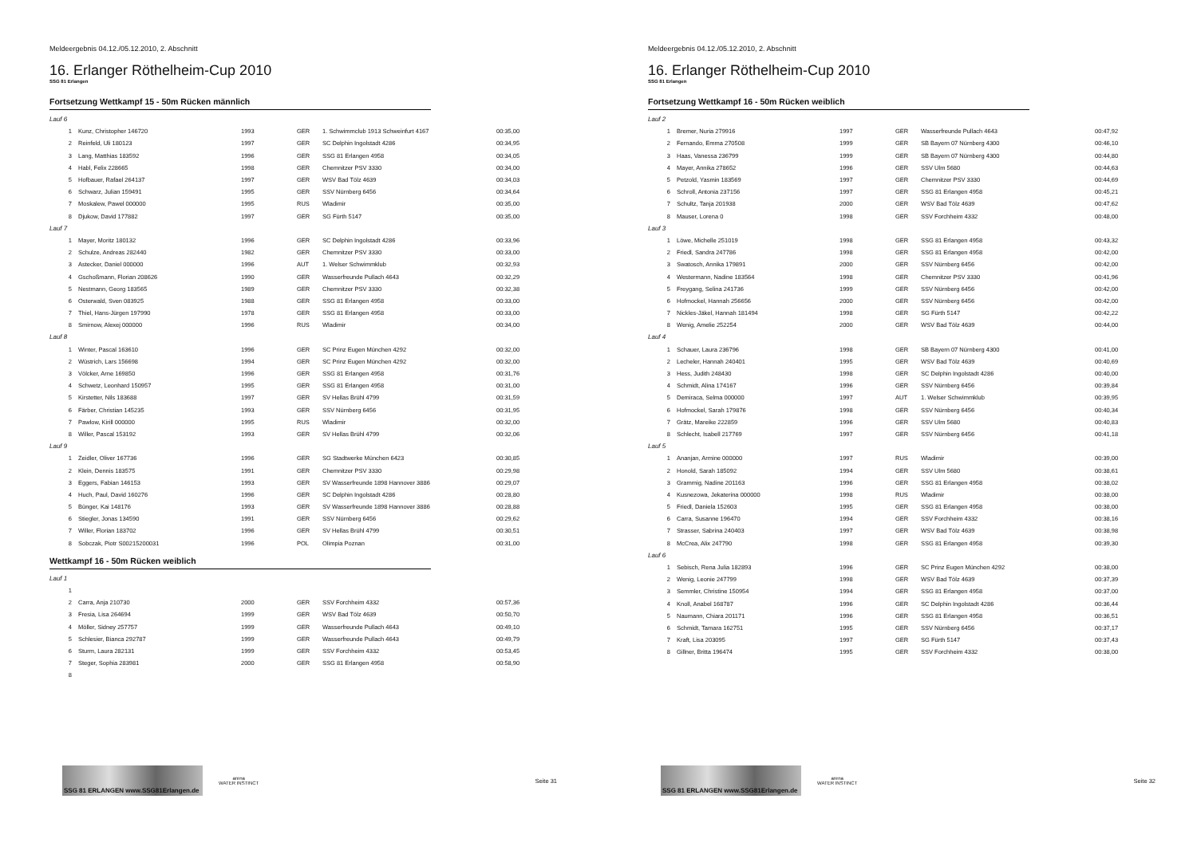Meldeergebnis 04.12./05.12.2010, 2. Abschnitt
16. Erlanger Röthelheim-Cup 2010
SSG 81 Erlangen
Fortsetzung Wettkampf 15 - 50m Rücken männlich
| Lauf 6 | | | | | |
| 1 | Kunz, Christopher 146720 | 1993 | GER | 1. Schwimmclub 1913 Schweinfurt 4167 | 00:35,00 |
| 2 | Reinfeld, Uli 180123 | 1997 | GER | SC Delphin Ingolstadt 4286 | 00:34,95 |
| 3 | Lang, Matthias 183592 | 1996 | GER | SSG 81 Erlangen 4958 | 00:34,05 |
| 4 | Habl, Felix 228665 | 1998 | GER | Chemnitzer PSV 3330 | 00:34,00 |
| 5 | Hofbauer, Rafael 264137 | 1997 | GER | WSV Bad Tölz 4639 | 00:34,03 |
| 6 | Schwarz, Julian 159491 | 1995 | GER | SSV Nürnberg 6456 | 00:34,64 |
| 7 | Moskalew, Pawel 000000 | 1995 | RUS | Wladimir | 00:35,00 |
| 8 | Djukow, David 177882 | 1997 | GER | SG Fürth 5147 | 00:35,00 |
| Lauf 7 | | | | | |
| 1 | Mayer, Moritz 180132 | 1996 | GER | SC Delphin Ingolstadt 4286 | 00:33,96 |
| 2 | Schulze, Andreas 282440 | 1982 | GER | Chemnitzer PSV 3330 | 00:33,00 |
| 3 | Astecker, Daniel 000000 | 1996 | AUT | 1. Welser Schwimmklub | 00:32,93 |
| 4 | Gschoßmann, Florian 208626 | 1990 | GER | Wasserfreunde Pullach 4643 | 00:32,29 |
| 5 | Nestmann, Georg 183565 | 1989 | GER | Chemnitzer PSV 3330 | 00:32,38 |
| 6 | Osterwald, Sven 083925 | 1988 | GER | SSG 81 Erlangen 4958 | 00:33,00 |
| 7 | Thiel, Hans-Jürgen 197990 | 1978 | GER | SSG 81 Erlangen 4958 | 00:33,00 |
| 8 | Smirnow, Alexej 000000 | 1996 | RUS | Wladimir | 00:34,00 |
| Lauf 8 | | | | | |
| 1 | Winter, Pascal 163610 | 1996 | GER | SC Prinz Eugen München 4292 | 00:32,00 |
| 2 | Wüstrich, Lars 156698 | 1994 | GER | SC Prinz Eugen München 4292 | 00:32,00 |
| 3 | Völcker, Arne 169850 | 1996 | GER | SSG 81 Erlangen 4958 | 00:31,76 |
| 4 | Schwetz, Leonhard 150957 | 1995 | GER | SSG 81 Erlangen 4958 | 00:31,00 |
| 5 | Kirstetter, Nils 183688 | 1997 | GER | SV Hellas Brühl 4799 | 00:31,59 |
| 6 | Färber, Christian 145235 | 1993 | GER | SSV Nürnberg 6456 | 00:31,95 |
| 7 | Pawlow, Kirill 000000 | 1995 | RUS | Wladimir | 00:32,00 |
| 8 | Willer, Pascal 153192 | 1993 | GER | SV Hellas Brühl 4799 | 00:32,06 |
| Lauf 9 | | | | | |
| 1 | Zeidler, Oliver 167736 | 1996 | GER | SG Stadtwerke München 6423 | 00:30,85 |
| 2 | Klein, Dennis 183575 | 1991 | GER | Chemnitzer PSV 3330 | 00:29,98 |
| 3 | Eggers, Fabian 146153 | 1993 | GER | SV Wasserfreunde 1898 Hannover 3886 | 00:29,07 |
| 4 | Huch, Paul, David 160276 | 1996 | GER | SC Delphin Ingolstadt 4286 | 00:28,80 |
| 5 | Bünger, Kai 148176 | 1993 | GER | SV Wasserfreunde 1898 Hannover 3886 | 00:28,88 |
| 6 | Stiegler, Jonas 134590 | 1991 | GER | SSV Nürnberg 6456 | 00:29,62 |
| 7 | Willer, Florian 183702 | 1996 | GER | SV Hellas Brühl 4799 | 00:30,51 |
| 8 | Sobczak, Piotr S00215200031 | 1996 | POL | Olimpia Poznan | 00:31,00 |
Wettkampf 16 - 50m Rücken weiblich
| Lauf 1 | | | | | |
| 1 | | | | | |
| 2 | Carra, Anja 210730 | 2000 | GER | SSV Forchheim 4332 | 00:57,36 |
| 3 | Fresia, Lisa 264694 | 1999 | GER | WSV Bad Tölz 4639 | 00:50,70 |
| 4 | Möller, Sidney 257757 | 1999 | GER | Wasserfreunde Pullach 4643 | 00:49,10 |
| 5 | Schlesier, Bianca 292787 | 1999 | GER | Wasserfreunde Pullach 4643 | 00:49,79 |
| 6 | Sturm, Laura 282131 | 1999 | GER | SSV Forchheim 4332 | 00:53,45 |
| 7 | Steger, Sophia 283981 | 2000 | GER | SSG 81 Erlangen 4958 | 00:58,90 |
| 8 | | | | | |
SSG 81 ERLANGEN www.SSG81Erlangen.de
arena
WATER INSTINCT
Seite 31
Meldeergebnis 04.12./05.12.2010, 2. Abschnitt
16. Erlanger Röthelheim-Cup 2010
SSG 81 Erlangen
Fortsetzung Wettkampf 16 - 50m Rücken weiblich
| Lauf 2 | | | | | |
| 1 | Bremer, Nuria 279916 | 1997 | GER | Wasserfreunde Pullach 4643 | 00:47,92 |
| 2 | Fernando, Emma 270508 | 1999 | GER | SB Bayern 07 Nürnberg 4300 | 00:46,10 |
| 3 | Haas, Vanessa 236799 | 1999 | GER | SB Bayern 07 Nürnberg 4300 | 00:44,80 |
| 4 | Mayer, Annika 278652 | 1996 | GER | SSV Ulm 5680 | 00:44,63 |
| 5 | Petzold, Yasmin 183569 | 1997 | GER | Chemnitzer PSV 3330 | 00:44,69 |
| 6 | Schroll, Antonia 237156 | 1997 | GER | SSG 81 Erlangen 4958 | 00:45,21 |
| 7 | Schultz, Tanja 201938 | 2000 | GER | WSV Bad Tölz 4639 | 00:47,62 |
| 8 | Mauser, Lorena 0 | 1998 | GER | SSV Forchheim 4332 | 00:48,00 |
| Lauf 3 | | | | | |
| 1 | Löwe, Michelle 251019 | 1998 | GER | SSG 81 Erlangen 4958 | 00:43,32 |
| 2 | Friedl, Sandra 247786 | 1998 | GER | SSG 81 Erlangen 4958 | 00:42,00 |
| 3 | Swatosch, Annika 179891 | 2000 | GER | SSV Nürnberg 6456 | 00:42,00 |
| 4 | Westermann, Nadine 183564 | 1998 | GER | Chemnitzer PSV 3330 | 00:41,96 |
| 5 | Freygang, Selina 241736 | 1999 | GER | SSV Nürnberg 6456 | 00:42,00 |
| 6 | Hofmockel, Hannah 256656 | 2000 | GER | SSV Nürnberg 6456 | 00:42,00 |
| 7 | Nickles-Jäkel, Hannah 181494 | 1998 | GER | SG Fürth 5147 | 00:42,22 |
| 8 | Wenig, Amelie 252254 | 2000 | GER | WSV Bad Tölz 4639 | 00:44,00 |
| Lauf 4 | | | | | |
| 1 | Schauer, Laura 236796 | 1998 | GER | SB Bayern 07 Nürnberg 4300 | 00:41,00 |
| 2 | Lecheler, Hannah 240401 | 1995 | GER | WSV Bad Tölz 4639 | 00:40,69 |
| 3 | Hess, Judith 248430 | 1998 | GER | SC Delphin Ingolstadt 4286 | 00:40,00 |
| 4 | Schmidt, Alina 174167 | 1996 | GER | SSV Nürnberg 6456 | 00:39,84 |
| 5 | Demiraca, Selma 000000 | 1997 | AUT | 1. Welser Schwimmklub | 00:39,95 |
| 6 | Hofmockel, Sarah 179876 | 1998 | GER | SSV Nürnberg 6456 | 00:40,34 |
| 7 | Grätz, Mareike 222859 | 1996 | GER | SSV Ulm 5680 | 00:40,83 |
| 8 | Schlecht, Isabell 217769 | 1997 | GER | SSV Nürnberg 6456 | 00:41,18 |
| Lauf 5 | | | | | |
| 1 | Ananjan, Armine 000000 | 1997 | RUS | Wladimir | 00:39,00 |
| 2 | Honold, Sarah 185092 | 1994 | GER | SSV Ulm 5680 | 00:38,61 |
| 3 | Grammig, Nadine 201163 | 1996 | GER | SSG 81 Erlangen 4958 | 00:38,02 |
| 4 | Kusnezowa, Jekaterina 000000 | 1998 | RUS | Wladimir | 00:38,00 |
| 5 | Friedl, Daniela 152603 | 1995 | GER | SSG 81 Erlangen 4958 | 00:38,00 |
| 6 | Carra, Susanne 196470 | 1994 | GER | SSV Forchheim 4332 | 00:38,16 |
| 7 | Strasser, Sabrina 240403 | 1997 | GER | WSV Bad Tölz 4639 | 00:38,98 |
| 8 | McCrea, Alix 247790 | 1998 | GER | SSG 81 Erlangen 4958 | 00:39,30 |
| Lauf 6 | | | | | |
| 1 | Sebisch, Rena Julia 182893 | 1996 | GER | SC Prinz Eugen München 4292 | 00:38,00 |
| 2 | Wenig, Leonie 247799 | 1998 | GER | WSV Bad Tölz 4639 | 00:37,39 |
| 3 | Semmler, Christine 150954 | 1994 | GER | SSG 81 Erlangen 4958 | 00:37,00 |
| 4 | Knoll, Anabel 168787 | 1996 | GER | SC Delphin Ingolstadt 4286 | 00:36,44 |
| 5 | Naumann, Chiara 201171 | 1996 | GER | SSG 81 Erlangen 4958 | 00:36,51 |
| 6 | Schmidt, Tamara 162751 | 1995 | GER | SSV Nürnberg 6456 | 00:37,17 |
| 7 | Kraft, Lisa 203095 | 1997 | GER | SG Fürth 5147 | 00:37,43 |
| 8 | Gillner, Britta 196474 | 1995 | GER | SSV Forchheim 4332 | 00:38,00 |
SSG 81 ERLANGEN www.SSG81Erlangen.de
arena
WATER INSTINCT
Seite 32